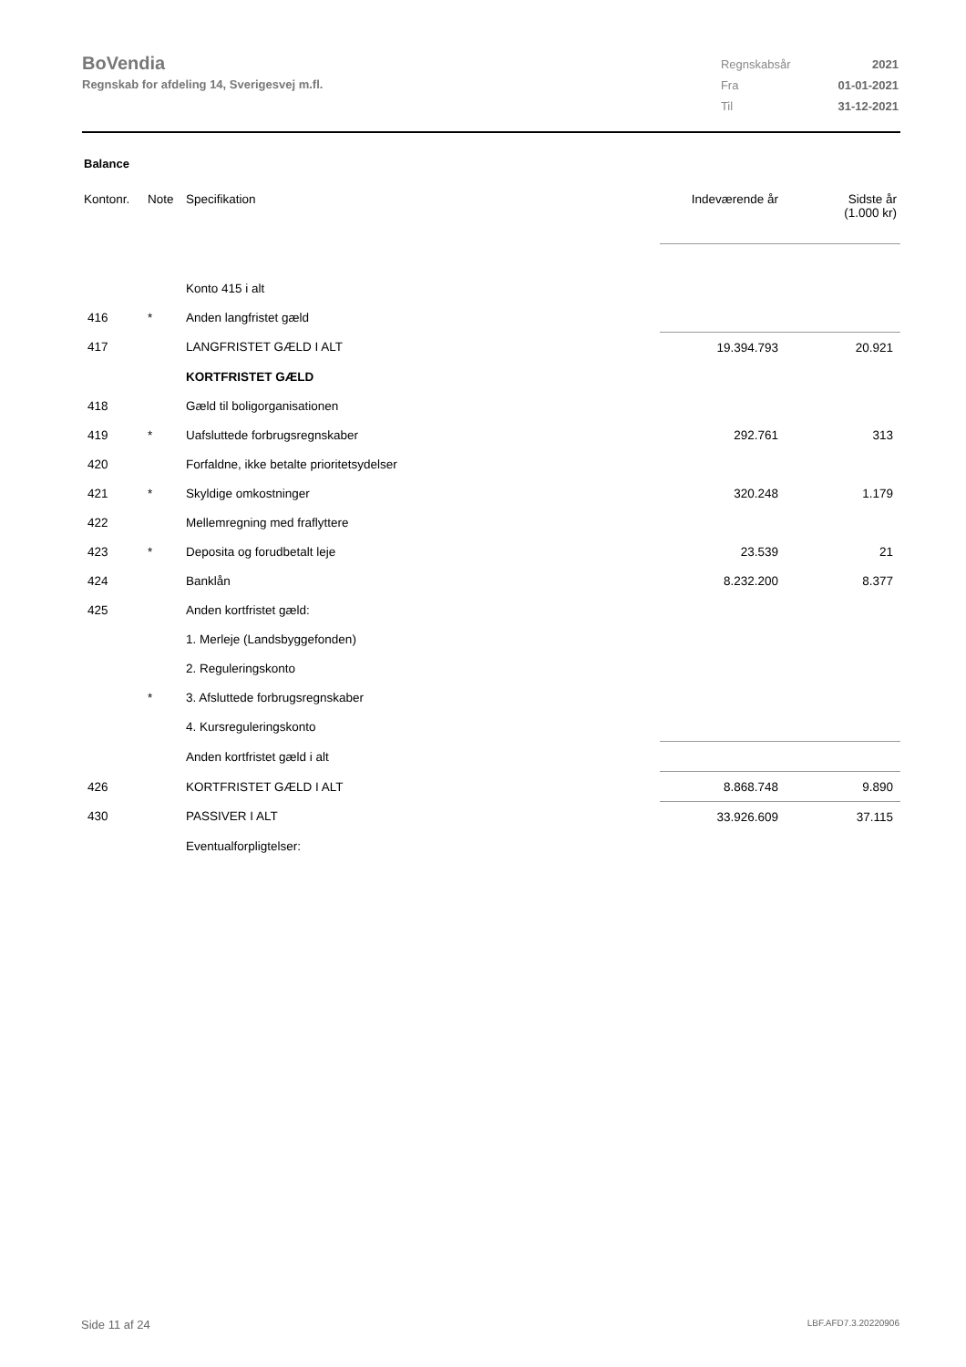BoVendia
Regnskab for afdeling 14, Sverigesvej m.fl.
| Regnskabsår | 2021 |
| Fra | 01-01-2021 |
| Til | 31-12-2021 |
Balance
| Kontonr. | Note | Specifikation | Indeværende år | Sidste år (1.000 kr) |
| --- | --- | --- | --- | --- |
| | | Konto 415 i alt | | |
| 416 | * | Anden langfristet gæld | | |
| 417 | | LANGFRISTET GÆLD I ALT | 19.394.793 | 20.921 |
| | | KORTFRISTET GÆLD | | |
| 418 | | Gæld til boligorganisationen | | |
| 419 | * | Uafsluttede forbrugsregnskaber | 292.761 | 313 |
| 420 | | Forfaldne, ikke betalte prioritetsydelser | | |
| 421 | * | Skyldige omkostninger | 320.248 | 1.179 |
| 422 | | Mellemregning med fraflyttere | | |
| 423 | * | Deposita og forudbetalt leje | 23.539 | 21 |
| 424 | | Banklån | 8.232.200 | 8.377 |
| 425 | | Anden kortfristet gæld: | | |
| | | 1. Merleje (Landsbyggefonden) | | |
| | | 2. Reguleringskonto | | |
| | * | 3. Afsluttede forbrugsregnskaber | | |
| | | 4. Kursreguleringskonto | | |
| | | Anden kortfristet gæld i alt | | |
| 426 | | KORTFRISTET GÆLD I ALT | 8.868.748 | 9.890 |
| 430 | | PASSIVER I ALT | 33.926.609 | 37.115 |
| | | Eventualforpligtelser: | | |
Side 11 af 24 LBF.AFD7.3.20220906